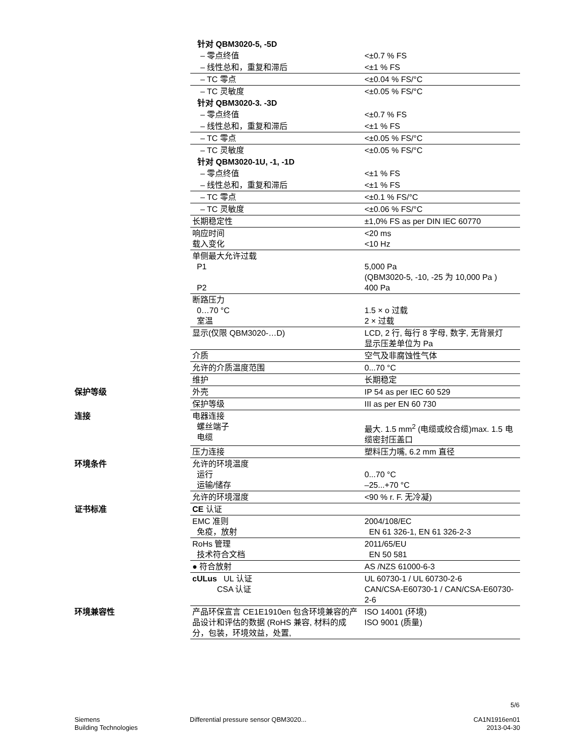| | 针对 QBM3020-5, -5D | |
| | – 零点终值 | <±0.7 % FS |
| | – 线性总和，重复和滞后 | <±1 % FS |
| | – TC 零点 | <±0.04 % FS/°C |
| | – TC 灵敏度 | <±0.05 % FS/°C |
| | 针对 QBM3020-3. -3D | |
| | – 零点终值 | <±0.7 % FS |
| | – 线性总和，重复和滞后 | <±1 % FS |
| | – TC 零点 | <±0.05 % FS/°C |
| | – TC 灵敏度 | <±0.05 % FS/°C |
| | 针对 QBM3020-1U, -1, -1D | |
| | – 零点终值 | <±1 % FS |
| | – 线性总和，重复和滞后 | <±1 % FS |
| | – TC 零点 | <±0.1 % FS/°C |
| | – TC 灵敏度 | <±0.06 % FS/°C |
| | 长期稳定性 | ±1,0% FS as per DIN IEC 60770 |
| | 响应时间 载入变化 | <20 ms <10 Hz |
| | 单侧最大允许过载 P1 P2 | 5,000 Pa (QBM3020-5, -10, -25 为 10,000 Pa ) 400 Pa |
| | 断路压力 0…70 °C 室温 | 1.5 × o 过载 2 × 过载 |
| | 显示(仅限 QBM3020-…D) | LCD, 2 行, 每行 8 字母, 数字, 无背景灯 显示压差单位为 Pa |
| | 介质 | 空气及非腐蚀性气体 |
| | 允许的介质温度范围 | 0...70 °C |
| | 维护 | 长期稳定 |
| 保护等级 | 外壳 | IP 54 as per IEC 60 529 |
| | 保护等级 | III as per EN 60 730 |
| 连接 | 电器连接 螺丝端子 电缆 | 最大. 1.5 mm<sup>2</sup> (电缆或绞合缆)max. 1.5 电缆密封压盖口 |
| | 压力连接 | 塑料压力嘴, 6.2 mm 直径 |
| 环境条件 | 允许的环境温度 运行 运输/储存 | 0...70 °C –25...+70 °C |
| | 允许的环境湿度 | <90 % r. F. 无冷凝) |
| 证书标准 | CE 认证 | |
| | EMC 准则 免疫，放射 | 2004/108/EC EN 61 326-1, EN 61 326-2-3 |
| | RoHs 管理 技术符合文档 | 2011/65/EU EN 50 581 |
| | ● 符合放射 | AS /NZS 61000-6-3 |
| | cULus UL 认证 CSA 认证 | UL 60730-1 / UL 60730-2-6 CAN/CSA-E60730-1 / CAN/CSA-E60730-2-6 |
| 环境兼容性 | 产品环保宣言 CE1E1910en 包含环境兼容的产品设计和评估的数据 (RoHS 兼容, 材料的成分，包装，环境效益，处置, | ISO 14001 (环境) ISO 9001 (质量) |
5/6
Siemens
Building Technologies
Differential pressure sensor QBM3020...
CA1N1916en01
2013-04-30